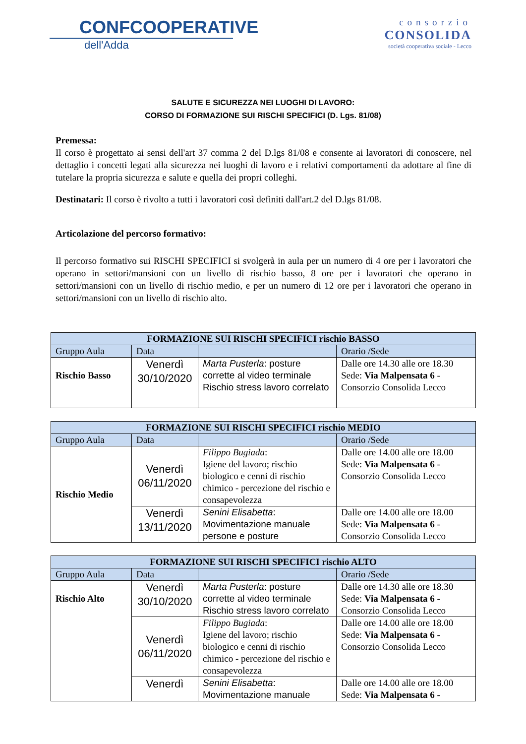CONFCOOPERATIVE
dell'Adda
consorzio
CONSOLIDA
società cooperativa sociale - Lecco
SALUTE E SICUREZZA NEI LUOGHI DI LAVORO:
CORSO DI FORMAZIONE SUI RISCHI SPECIFICI (D. Lgs. 81/08)
Premessa:
Il corso è progettato ai sensi dell'art 37 comma 2 del D.lgs 81/08 e consente ai lavoratori di conoscere, nel dettaglio i concetti legati alla sicurezza nei luoghi di lavoro e i relativi comportamenti da adottare al fine di tutelare la propria sicurezza e salute e quella dei propri colleghi.
Destinatari: Il corso è rivolto a tutti i lavoratori così definiti dall'art.2 del D.lgs 81/08.
Articolazione del percorso formativo:
Il percorso formativo sui RISCHI SPECIFICI si svolgerà in aula per un numero di 4 ore per i lavoratori che operano in settori/mansioni con un livello di rischio basso, 8 ore per i lavoratori che operano in settori/mansioni con un livello di rischio medio, e per un numero di 12 ore per i lavoratori che operano in settori/mansioni con un livello di rischio alto.
| FORMAZIONE SUI RISCHI SPECIFICI rischio BASSO | | | |
| --- | --- | --- | --- |
| Gruppo Aula | Data | | Orario /Sede |
| Rischio Basso | Venerdì 30/10/2020 | Marta Pusterla : posture corrette al video terminale Rischio stress lavoro correlato | Dalle ore 14.30 alle ore 18.30 Sede: Via Malpensata 6 - Consorzio Consolida Lecco |
| FORMAZIONE SUI RISCHI SPECIFICI rischio MEDIO | | | |
| --- | --- | --- | --- |
| Gruppo Aula | Data | | Orario /Sede |
| Rischio Medio | Venerdì 06/11/2020 | Filippo Bugiada : Igiene del lavoro; rischio biologico e cenni di rischio chimico - percezione del rischio e consapevolezza | Dalle ore 14.00 alle ore 18.00 Sede: Via Malpensata 6 - Consorzio Consolida Lecco |
| | Venerdì 13/11/2020 | Senini Elisabetta : Movimentazione manuale persone e posture | Dalle ore 14.00 alle ore 18.00 Sede: Via Malpensata 6 - Consorzio Consolida Lecco |
| FORMAZIONE SUI RISCHI SPECIFICI rischio ALTO | | | |
| --- | --- | --- | --- |
| Gruppo Aula | Data | | Orario /Sede |
| Rischio Alto | Venerdì 30/10/2020 | Marta Pusterla : posture corrette al video terminale Rischio stress lavoro correlato | Dalle ore 14.30 alle ore 18.30 Sede: Via Malpensata 6 - Consorzio Consolida Lecco |
| | Venerdì 06/11/2020 | Filippo Bugiada : Igiene del lavoro; rischio biologico e cenni di rischio chimico - percezione del rischio e consapevolezza | Dalle ore 14.00 alle ore 18.00 Sede: Via Malpensata 6 - Consorzio Consolida Lecco |
| | Venerdì | Senini Elisabetta : Movimentazione manuale | Dalle ore 14.00 alle ore 18.00 Sede: Via Malpensata 6 - |